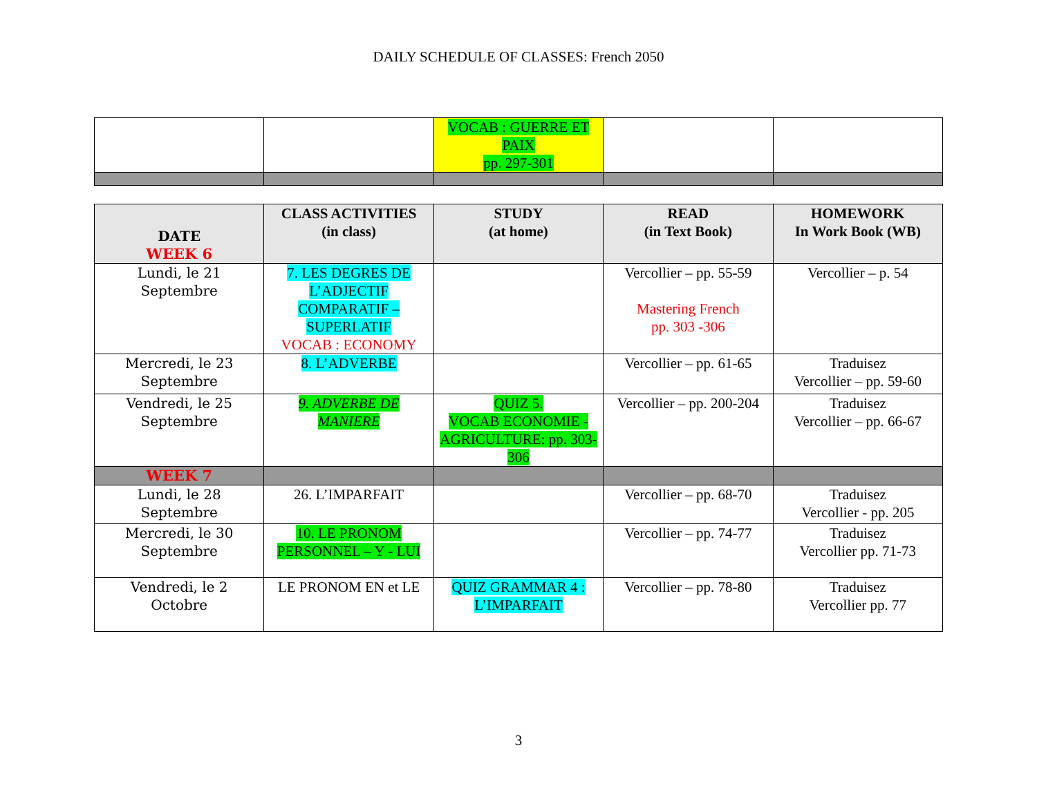DAILY SCHEDULE OF CLASSES: French 2050
| | | VOCAB : GUERRE ET PAIX pp. 297-301 | | |
| DATE WEEK 6 | CLASS ACTIVITIES (in class) | STUDY (at home) | READ (in Text Book) | HOMEWORK In Work Book (WB) |
| --- | --- | --- | --- | --- |
| Lundi, le 21 Septembre | 7. LES DEGRES DE L’ADJECTIF COMPARATIF – SUPERLATIF VOCAB : ECONOMY | | Vercollier – pp. 55-59 Mastering French pp. 303 -306 | Vercollier – p. 54 |
| Mercredi, le 23 Septembre | 8. L’ADVERBE | | Vercollier – pp. 61-65 | Traduisez Vercollier – pp. 59-60 |
| Vendredi, le 25 Septembre | 9. ADVERBE DE MANIERE | QUIZ 5. VOCAB ECONOMIE - AGRICULTURE: pp. 303-306 | Vercollier – pp. 200-204 | Traduisez Vercollier – pp. 66-67 |
| WEEK 7 | | | | |
| Lundi, le 28 Septembre | 26. L’IMPARFAIT | | Vercollier – pp. 68-70 | Traduisez Vercollier - pp. 205 |
| Mercredi, le 30 Septembre | 10. LE PRONOM PERSONNEL – Y - LUI | | Vercollier – pp. 74-77 | Traduisez Vercollier pp. 71-73 |
| Vendredi, le 2 Octobre | LE PRONOM EN et LE | QUIZ GRAMMAR 4 : L’IMPARFAIT | Vercollier – pp. 78-80 | Traduisez Vercollier pp. 77 |
3